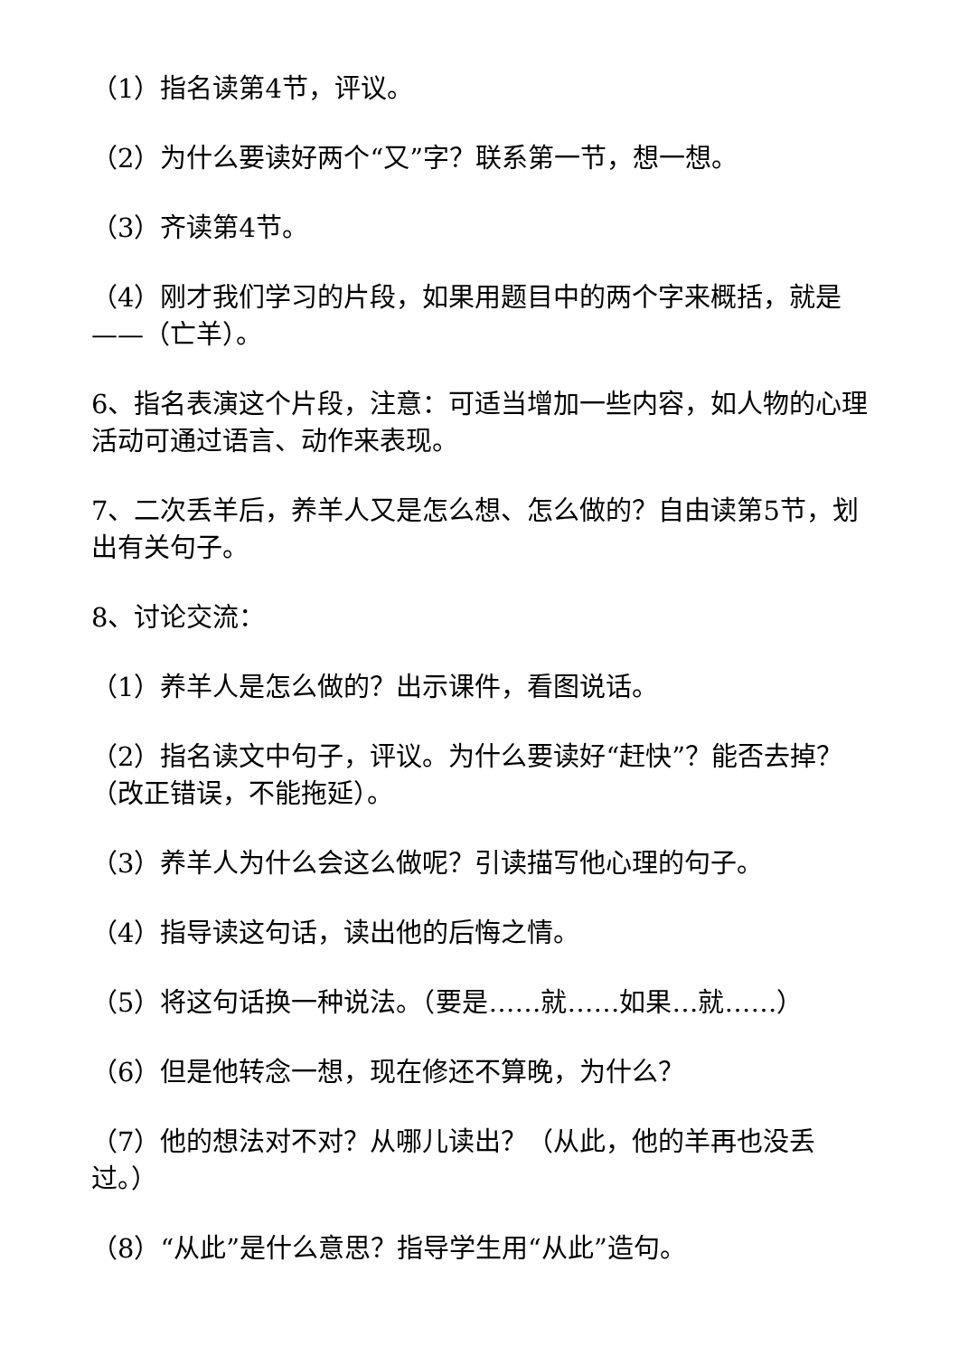（1）指名读第4节，评议。
（2）为什么要读好两个“又”字？联系第一节，想一想。
（3）齐读第4节。
（4）刚才我们学习的片段，如果用题目中的两个字来概括，就是——（亡羊）。
6、指名表演这个片段，注意：可适当增加一些内容，如人物的心理活动可通过语言、动作来表现。
7、二次丢羊后，养羊人又是怎么想、怎么做的？自由读第5节，划出有关句子。
8、讨论交流：
（1）养羊人是怎么做的？出示课件，看图说话。
（2）指名读文中句子，评议。为什么要读好“赶快”？能否去掉？（改正错误，不能拖延）。
（3）养羊人为什么会这么做呢？引读描写他心理的句子。
（4）指导读这句话，读出他的后悔之情。
（5）将这句话换一种说法。（要是……就……如果…就……）
（6）但是他转念一想，现在修还不算晚，为什么？
（7）他的想法对不对？从哪儿读出？（从此，他的羊再也没丢过。）
（8）“从此”是什么意思？指导学生用“从此”造句。